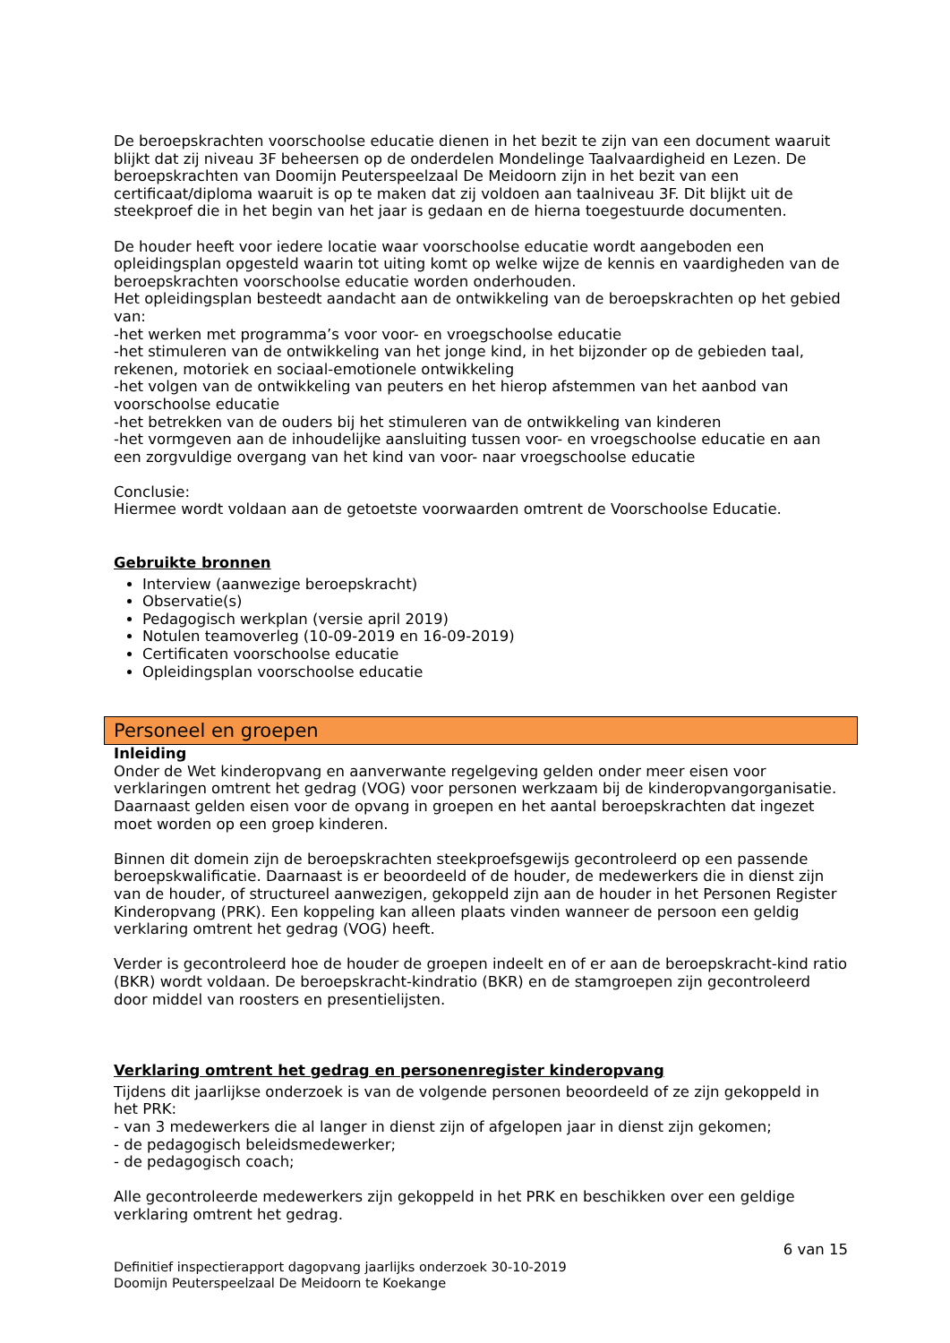De beroepskrachten voorschoolse educatie dienen in het bezit te zijn van een document waaruit blijkt dat zij niveau 3F beheersen op de onderdelen Mondelinge Taalvaardigheid en Lezen. De beroepskrachten van Doomijn Peuterspeelzaal De Meidoorn zijn in het bezit van een certificaat/diploma waaruit is op te maken dat zij voldoen aan taalniveau 3F. Dit blijkt uit de steekproef die in het begin van het jaar is gedaan en de hierna toegestuurde documenten.
De houder heeft voor iedere locatie waar voorschoolse educatie wordt aangeboden een opleidingsplan opgesteld waarin tot uiting komt op welke wijze de kennis en vaardigheden van de beroepskrachten voorschoolse educatie worden onderhouden.
Het opleidingsplan besteedt aandacht aan de ontwikkeling van de beroepskrachten op het gebied van:
-het werken met programma’s voor voor- en vroegschoolse educatie
-het stimuleren van de ontwikkeling van het jonge kind, in het bijzonder op de gebieden taal, rekenen, motoriek en sociaal-emotionele ontwikkeling
-het volgen van de ontwikkeling van peuters en het hierop afstemmen van het aanbod van voorschoolse educatie
-het betrekken van de ouders bij het stimuleren van de ontwikkeling van kinderen
-het vormgeven aan de inhoudelijke aansluiting tussen voor- en vroegschoolse educatie en aan een zorgvuldige overgang van het kind van voor- naar vroegschoolse educatie
Conclusie:
Hiermee wordt voldaan aan de getoetste voorwaarden omtrent de Voorschoolse Educatie.
Gebruikte bronnen
Interview (aanwezige beroepskracht)
Observatie(s)
Pedagogisch werkplan (versie april 2019)
Notulen teamoverleg (10-09-2019 en 16-09-2019)
Certificaten voorschoolse educatie
Opleidingsplan voorschoolse educatie
Personeel en groepen
Inleiding
Onder de Wet kinderopvang en aanverwante regelgeving gelden onder meer eisen voor verklaringen omtrent het gedrag (VOG) voor personen werkzaam bij de kinderopvangorganisatie. Daarnaast gelden eisen voor de opvang in groepen en het aantal beroepskrachten dat ingezet moet worden op een groep kinderen.
Binnen dit domein zijn de beroepskrachten steekproefsgewijs gecontroleerd op een passende beroepskwalificatie. Daarnaast is er beoordeeld of de houder, de medewerkers die in dienst zijn van de houder, of structureel aanwezigen, gekoppeld zijn aan de houder in het Personen Register Kinderopvang (PRK). Een koppeling kan alleen plaats vinden wanneer de persoon een geldig verklaring omtrent het gedrag (VOG) heeft.
Verder is gecontroleerd hoe de houder de groepen indeelt en of er aan de beroepskracht-kind ratio (BKR) wordt voldaan. De beroepskracht-kindratio (BKR) en de stamgroepen zijn gecontroleerd door middel van roosters en presentielijsten.
Verklaring omtrent het gedrag en personenregister kinderopvang
Tijdens dit jaarlijkse onderzoek is van de volgende personen beoordeeld of ze zijn gekoppeld in het PRK:
- van 3 medewerkers die al langer in dienst zijn of afgelopen jaar in dienst zijn gekomen;
- de pedagogisch beleidsmedewerker;
- de pedagogisch coach;
Alle gecontroleerde medewerkers zijn gekoppeld in het PRK en beschikken over een geldige verklaring omtrent het gedrag.
6 van 15
Definitief inspectierapport dagopvang jaarlijks onderzoek 30-10-2019
Doomijn Peuterspeelzaal De Meidoorn te Koekange